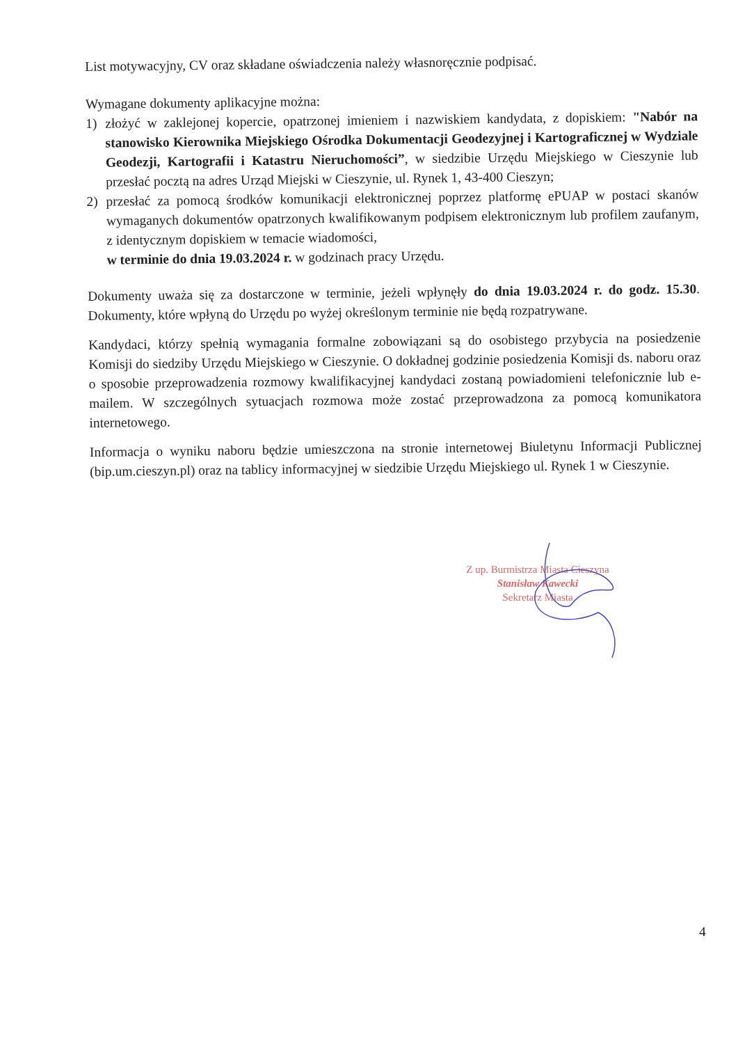List motywacyjny, CV oraz składane oświadczenia należy własnoręcznie podpisać.
Wymagane dokumenty aplikacyjne można:
1)
złożyć w zaklejonej kopercie, opatrzonej imieniem i nazwiskiem kandydata, z dopiskiem: "Nabór na stanowisko Kierownika Miejskiego Ośrodka Dokumentacji Geodezyjnej i Kartograficznej w Wydziale Geodezji, Kartografii i Katastru Nieruchomości”, w siedzibie Urzędu Miejskiego w Cieszynie lub przesłać pocztą na adres Urząd Miejski w Cieszynie, ul. Rynek 1, 43-400 Cieszyn;
2)
przesłać za pomocą środków komunikacji elektronicznej poprzez platformę ePUAP w postaci skanów wymaganych dokumentów opatrzonych kwalifikowanym podpisem elektronicznym lub profilem zaufanym, z identycznym dopiskiem w temacie wiadomości,
w terminie do dnia 19.03.2024 r. w godzinach pracy Urzędu.
Dokumenty uważa się za dostarczone w terminie, jeżeli wpłynęły do dnia 19.03.2024 r. do godz. 15.30. Dokumenty, które wpłyną do Urzędu po wyżej określonym terminie nie będą rozpatrywane.
Kandydaci, którzy spełnią wymagania formalne zobowiązani są do osobistego przybycia na posiedzenie Komisji do siedziby Urzędu Miejskiego w Cieszynie. O dokładnej godzinie posiedzenia Komisji ds. naboru oraz o sposobie przeprowadzenia rozmowy kwalifikacyjnej kandydaci zostaną powiadomieni telefonicznie lub e-mailem. W szczególnych sytuacjach rozmowa może zostać przeprowadzona za pomocą komunikatora internetowego.
Informacja o wyniku naboru będzie umieszczona na stronie internetowej Biuletynu Informacji Publicznej (bip.um.cieszyn.pl) oraz na tablicy informacyjnej w siedzibie Urzędu Miejskiego ul. Rynek 1 w Cieszynie.
Z up. Burmistrza Miasta Cieszyna
Stanisław Kawecki
Sekretarz Miasta
4